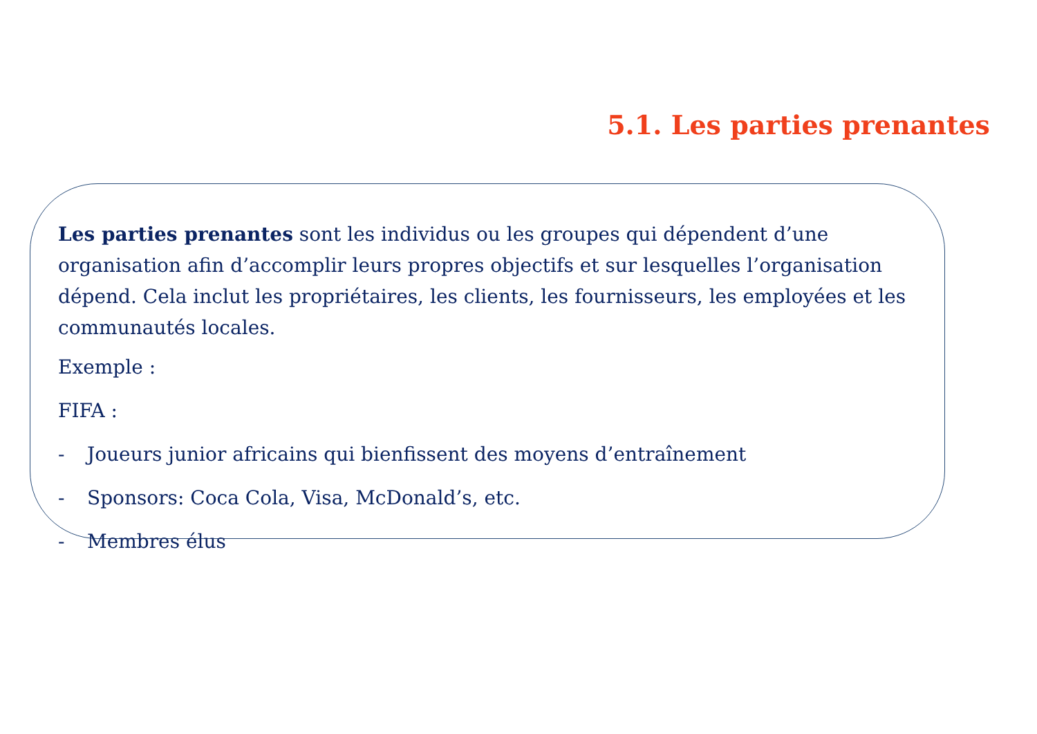5.1. Les parties prenantes
Les parties prenantes sont les individus ou les groupes qui dépendent d’une organisation afin d’accomplir leurs propres objectifs et sur lesquelles l’organisation dépend. Cela inclut les propriétaires, les clients, les fournisseurs, les employées et les communautés locales.
Exemple :
FIFA :
- Joueurs junior africains qui bienfissent des moyens d’entraînement
- Sponsors: Coca Cola, Visa, McDonald’s, etc.
- Membres élus